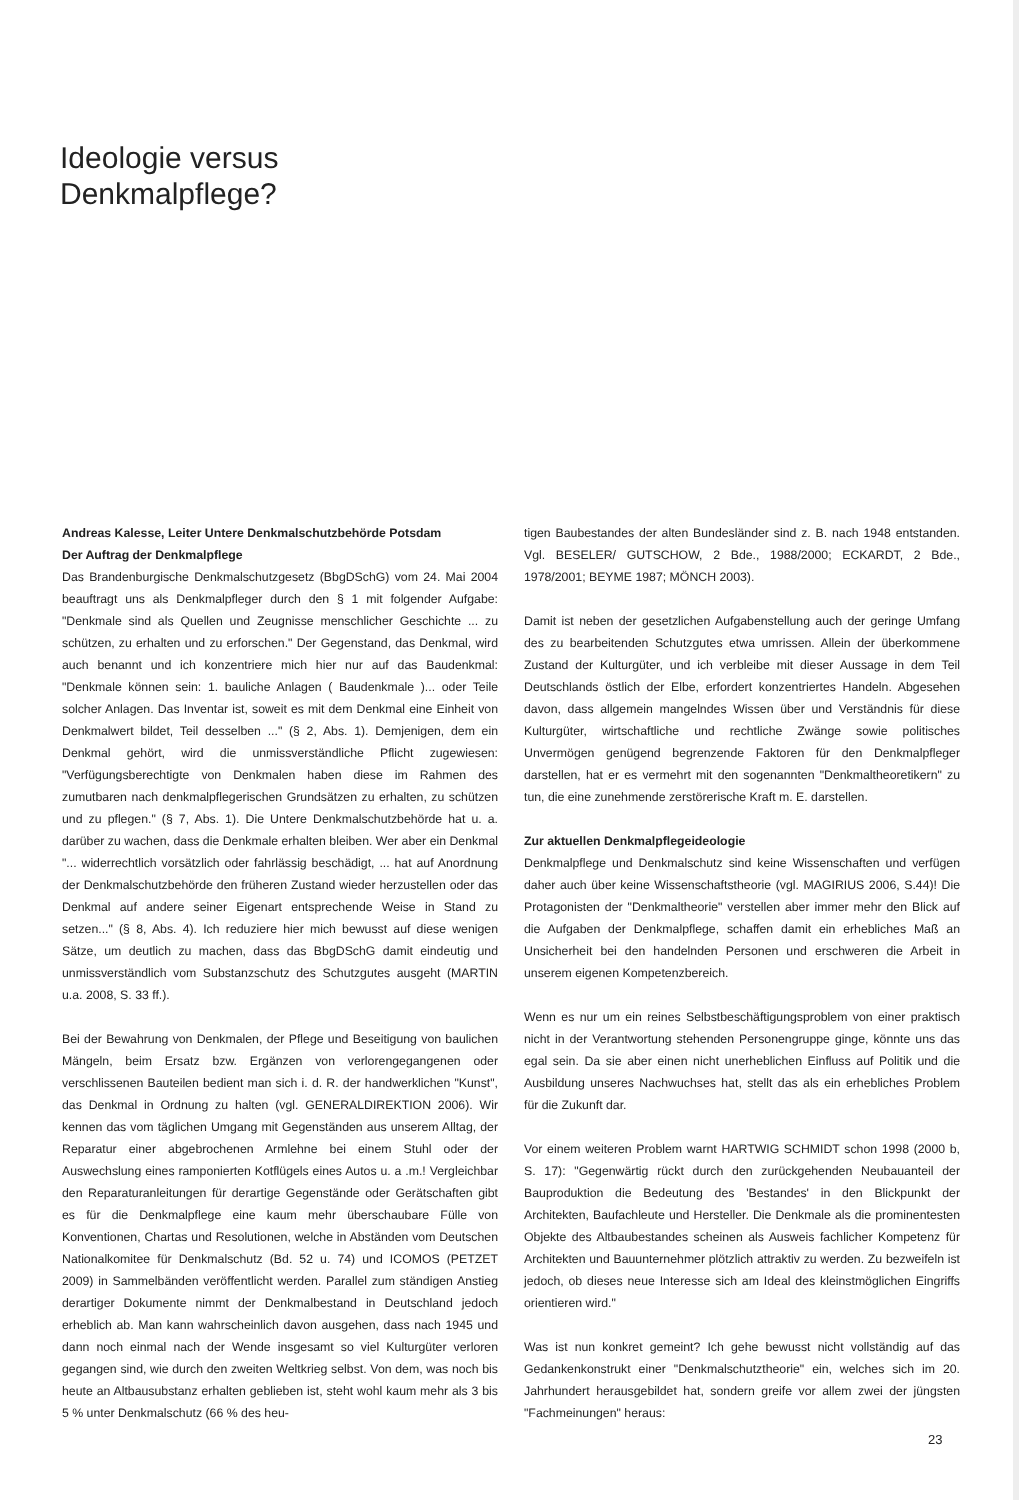Ideologie versus
Denkmalpflege?
Andreas Kalesse, Leiter Untere Denkmalschutzbehörde Potsdam
Der Auftrag der Denkmalpflege
Das Brandenburgische Denkmalschutzgesetz (BbgDSchG) vom 24. Mai 2004 beauftragt uns als Denkmalpfleger durch den § 1 mit folgender Aufgabe: "Denkmale sind als Quellen und Zeugnisse menschlicher Geschichte ... zu schützen, zu erhalten und zu erforschen." Der Gegenstand, das Denkmal, wird auch benannt und ich konzentriere mich hier nur auf das Baudenkmal: "Denkmale können sein: 1. bauliche Anlagen ( Baudenkmale )... oder Teile solcher Anlagen. Das Inventar ist, soweit es mit dem Denkmal eine Einheit von Denkmalwert bildet, Teil desselben ..." (§ 2, Abs. 1). Demjenigen, dem ein Denkmal gehört, wird die unmissverständliche Pflicht zugewiesen: "Verfügungsberechtigte von Denkmalen haben diese im Rahmen des zumutbaren nach denkmalpflegerischen Grundsätzen zu erhalten, zu schützen und zu pflegen." (§ 7, Abs. 1). Die Untere Denkmalschutzbehörde hat u. a. darüber zu wachen, dass die Denkmale erhalten bleiben. Wer aber ein Denkmal "... widerrechtlich vorsätzlich oder fahrlässig beschädigt, ... hat auf Anordnung der Denkmalschutzbehörde den früheren Zustand wieder herzustellen oder das Denkmal auf andere seiner Eigenart entsprechende Weise in Stand zu setzen..." (§ 8, Abs. 4). Ich reduziere hier mich bewusst auf diese wenigen Sätze, um deutlich zu machen, dass das BbgDSchG damit eindeutig und unmissverständlich vom Substanzschutz des Schutzgutes ausgeht (MARTIN u.a. 2008, S. 33 ff.).
Bei der Bewahrung von Denkmalen, der Pflege und Beseitigung von baulichen Mängeln, beim Ersatz bzw. Ergänzen von verlorengegangenen oder verschlissenen Bauteilen bedient man sich i. d. R. der handwerklichen "Kunst", das Denkmal in Ordnung zu halten (vgl. GENERALDIREKTION 2006). Wir kennen das vom täglichen Umgang mit Gegenständen aus unserem Alltag, der Reparatur einer abgebrochenen Armlehne bei einem Stuhl oder der Auswechslung eines ramponierten Kotflügels eines Autos u. a .m.! Vergleichbar den Reparaturanleitungen für derartige Gegenstände oder Gerätschaften gibt es für die Denkmalpflege eine kaum mehr überschaubare Fülle von Konventionen, Chartas und Resolutionen, welche in Abständen vom Deutschen Nationalkomitee für Denkmalschutz (Bd. 52 u. 74) und ICOMOS (PETZET 2009) in Sammelbänden veröffentlicht werden. Parallel zum ständigen Anstieg derartiger Dokumente nimmt der Denkmalbestand in Deutschland jedoch erheblich ab. Man kann wahrscheinlich davon ausgehen, dass nach 1945 und dann noch einmal nach der Wende insgesamt so viel Kulturgüter verloren gegangen sind, wie durch den zweiten Weltkrieg selbst. Von dem, was noch bis heute an Altbausubstanz erhalten geblieben ist, steht wohl kaum mehr als 3 bis 5 % unter Denkmalschutz (66 % des heu-
tigen Baubestandes der alten Bundesländer sind z. B. nach 1948 entstanden. Vgl. BESELER/ GUTSCHOW, 2 Bde., 1988/2000; ECKARDT, 2 Bde., 1978/2001; BEYME 1987; MÖNCH 2003).
Damit ist neben der gesetzlichen Aufgabenstellung auch der geringe Umfang des zu bearbeitenden Schutzgutes etwa umrissen. Allein der überkommene Zustand der Kulturgüter, und ich verbleibe mit dieser Aussage in dem Teil Deutschlands östlich der Elbe, erfordert konzentriertes Handeln. Abgesehen davon, dass allgemein mangelndes Wissen über und Verständnis für diese Kulturgüter, wirtschaftliche und rechtliche Zwänge sowie politisches Unvermögen genügend begrenzende Faktoren für den Denkmalpfleger darstellen, hat er es vermehrt mit den sogenannten "Denkmaltheoretikern" zu tun, die eine zunehmende zerstörerische Kraft m. E. darstellen.
Zur aktuellen Denkmalpflegeideologie
Denkmalpflege und Denkmalschutz sind keine Wissenschaften und verfügen daher auch über keine Wissenschaftstheorie (vgl. MAGIRIUS 2006, S.44)! Die Protagonisten der "Denkmaltheorie" verstellen aber immer mehr den Blick auf die Aufgaben der Denkmalpflege, schaffen damit ein erhebliches Maß an Unsicherheit bei den handelnden Personen und erschweren die Arbeit in unserem eigenen Kompetenzbereich.
Wenn es nur um ein reines Selbstbeschäftigungsproblem von einer praktisch nicht in der Verantwortung stehenden Personengruppe ginge, könnte uns das egal sein. Da sie aber einen nicht unerheblichen Einfluss auf Politik und die Ausbildung unseres Nachwuchses hat, stellt das als ein erhebliches Problem für die Zukunft dar.
Vor einem weiteren Problem warnt HARTWIG SCHMIDT schon 1998 (2000 b, S. 17): "Gegenwärtig rückt durch den zurückgehenden Neubauanteil der Bauproduktion die Bedeutung des 'Bestandes' in den Blickpunkt der Architekten, Baufachleute und Hersteller. Die Denkmale als die prominentesten Objekte des Altbaubestandes scheinen als Ausweis fachlicher Kompetenz für Architekten und Bauunternehmer plötzlich attraktiv zu werden. Zu bezweifeln ist jedoch, ob dieses neue Interesse sich am Ideal des kleinstmöglichen Eingriffs orientieren wird."
Was ist nun konkret gemeint? Ich gehe bewusst nicht vollständig auf das Gedankenkonstrukt einer "Denkmalschutztheorie" ein, welches sich im 20. Jahrhundert herausgebildet hat, sondern greife vor allem zwei der jüngsten "Fachmeinungen" heraus:
23